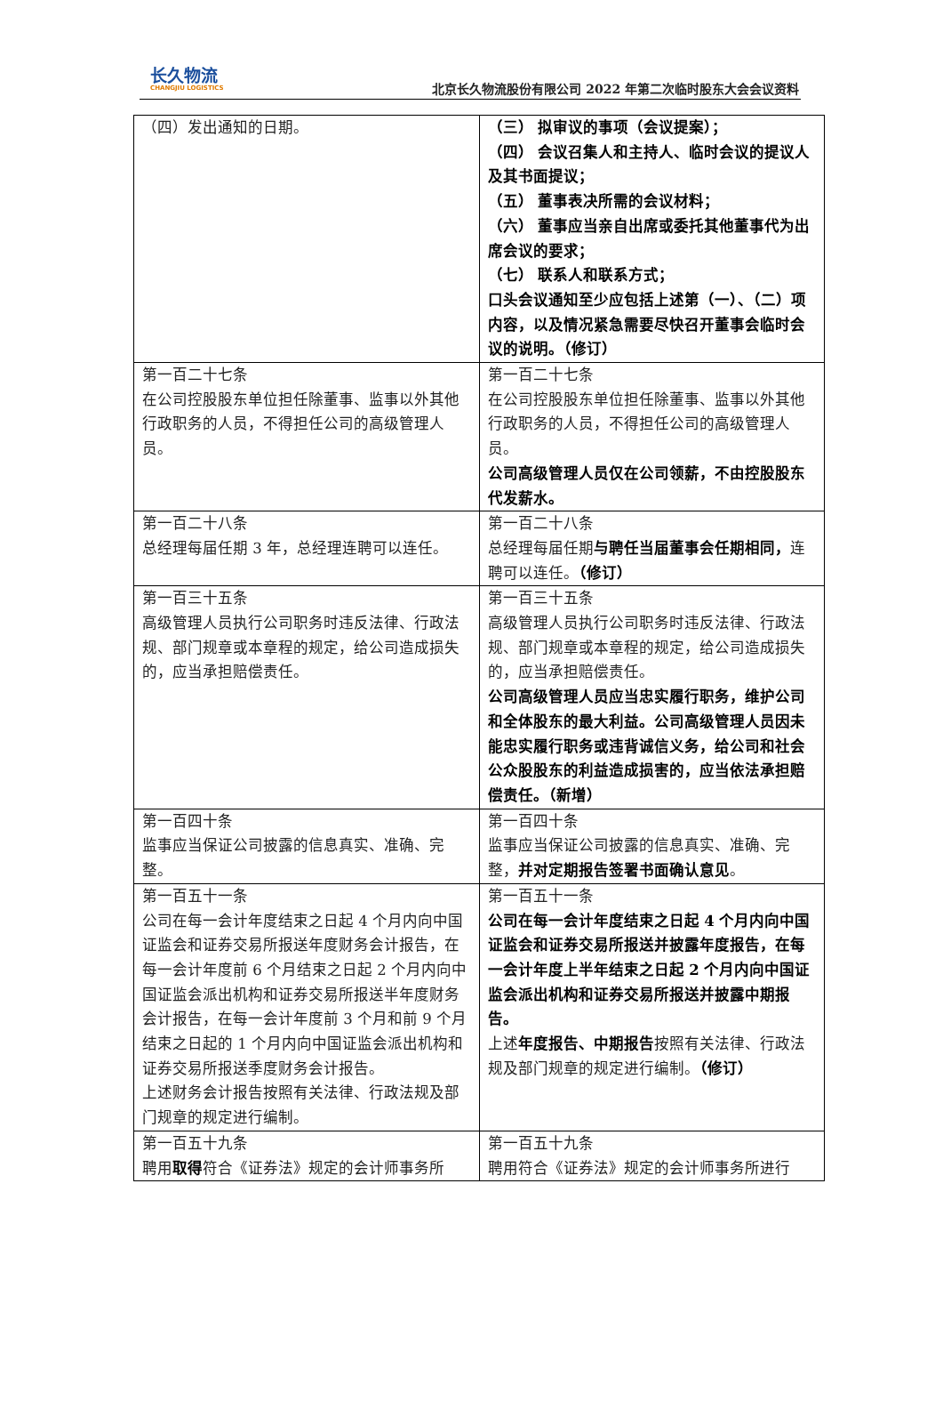长久物流
CHANGJIU LOGISTICS
北京长久物流股份有限公司 2022 年第二次临时股东大会会议资料
| （四）发出通知的日期。 | （三） 拟审议的事项（会议提案）； （四） 会议召集人和主持人、临时会议的提议人及其书面提议； （五） 董事表决所需的会议材料； （六） 董事应当亲自出席或委托其他董事代为出席会议的要求； （七） 联系人和联系方式； 口头会议通知至少应包括上述第（一）、（二）项内容，以及情况紧急需要尽快召开董事会临时会议的说明。（修订） |
| 第一百二十七条 在公司控股股东单位担任除董事、监事以外其他行政职务的人员，不得担任公司的高级管理人员。 | 第一百二十七条 在公司控股股东单位担任除董事、监事以外其他行政职务的人员，不得担任公司的高级管理人员。 公司高级管理人员仅在公司领薪，不由控股股东代发薪水。 |
| 第一百二十八条 总经理每届任期 3 年，总经理连聘可以连任。 | 第一百二十八条 总经理每届任期 与聘任当届董事会任期相同， 连聘可以连任。 （修订） |
| 第一百三十五条 高级管理人员执行公司职务时违反法律、行政法规、部门规章或本章程的规定，给公司造成损失的，应当承担赔偿责任。 | 第一百三十五条 高级管理人员执行公司职务时违反法律、行政法规、部门规章或本章程的规定，给公司造成损失的，应当承担赔偿责任。 公司高级管理人员应当忠实履行职务，维护公司和全体股东的最大利益。公司高级管理人员因未能忠实履行职务或违背诚信义务，给公司和社会公众股股东的利益造成损害的，应当依法承担赔偿责任。（新增） |
| 第一百四十条 监事应当保证公司披露的信息真实、准确、完整。 | 第一百四十条 监事应当保证公司披露的信息真实、准确、完整， 并对定期报告签署书面确认意见 。 |
| 第一百五十一条 公司在每一会计年度结束之日起 4 个月内向中国证监会和证券交易所报送年度财务会计报告，在每一会计年度前 6 个月结束之日起 2 个月内向中国证监会派出机构和证券交易所报送半年度财务会计报告，在每一会计年度前 3 个月和前 9 个月结束之日起的 1 个月内向中国证监会派出机构和证券交易所报送季度财务会计报告。 上述财务会计报告按照有关法律、行政法规及部门规章的规定进行编制。 | 第一百五十一条 公司在每一会计年度结束之日起 4 个月内向中国证监会和证券交易所报送并披露年度报告，在每一会计年度上半年结束之日起 2 个月内向中国证监会派出机构和证券交易所报送并披露中期报告。 上述 年度报告、中期报告 按照有关法律、行政法规及部门规章的规定进行编制。 （修订） |
| 第一百五十九条 聘用 取得 符合《证券法》规定的会计师事务所 | 第一百五十九条 聘用符合《证券法》规定的会计师事务所进行 |